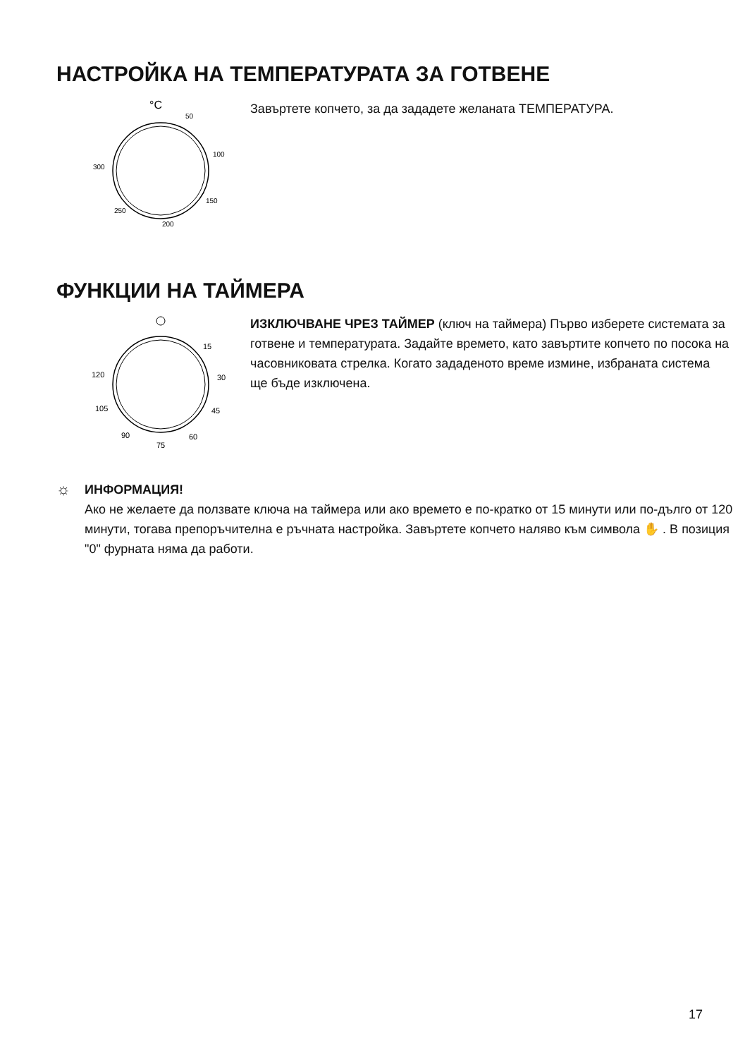НАСТРОЙКА НА ТЕМПЕРАТУРАТА ЗА ГОТВЕНЕ
°C
50
100
150
200
250
300
Завъртете копчето, за да зададете желаната ТЕМПЕРАТУРА.
ФУНКЦИИ НА ТАЙМЕРА
15
30
45
60
75
90
105
120
ИЗКЛЮЧВАНЕ ЧРЕЗ ТАЙМЕР (ключ на таймера) Първо изберете системата за готвене и температурата. Задайте времето, като завъртите копчето по посока на часовниковата стрелка. Когато зададеното време измине, избраната система ще бъде изключена.
☼
ИНФОРМАЦИЯ!
Ако не желаете да ползвате ключа на таймера или ако времето е по-кратко от 15 минути или по-дълго от 120 минути, тогава препоръчителна е ръчната настройка. Завъртете копчето наляво към символа ✋ . В позиция "0" фурната няма да работи.
17